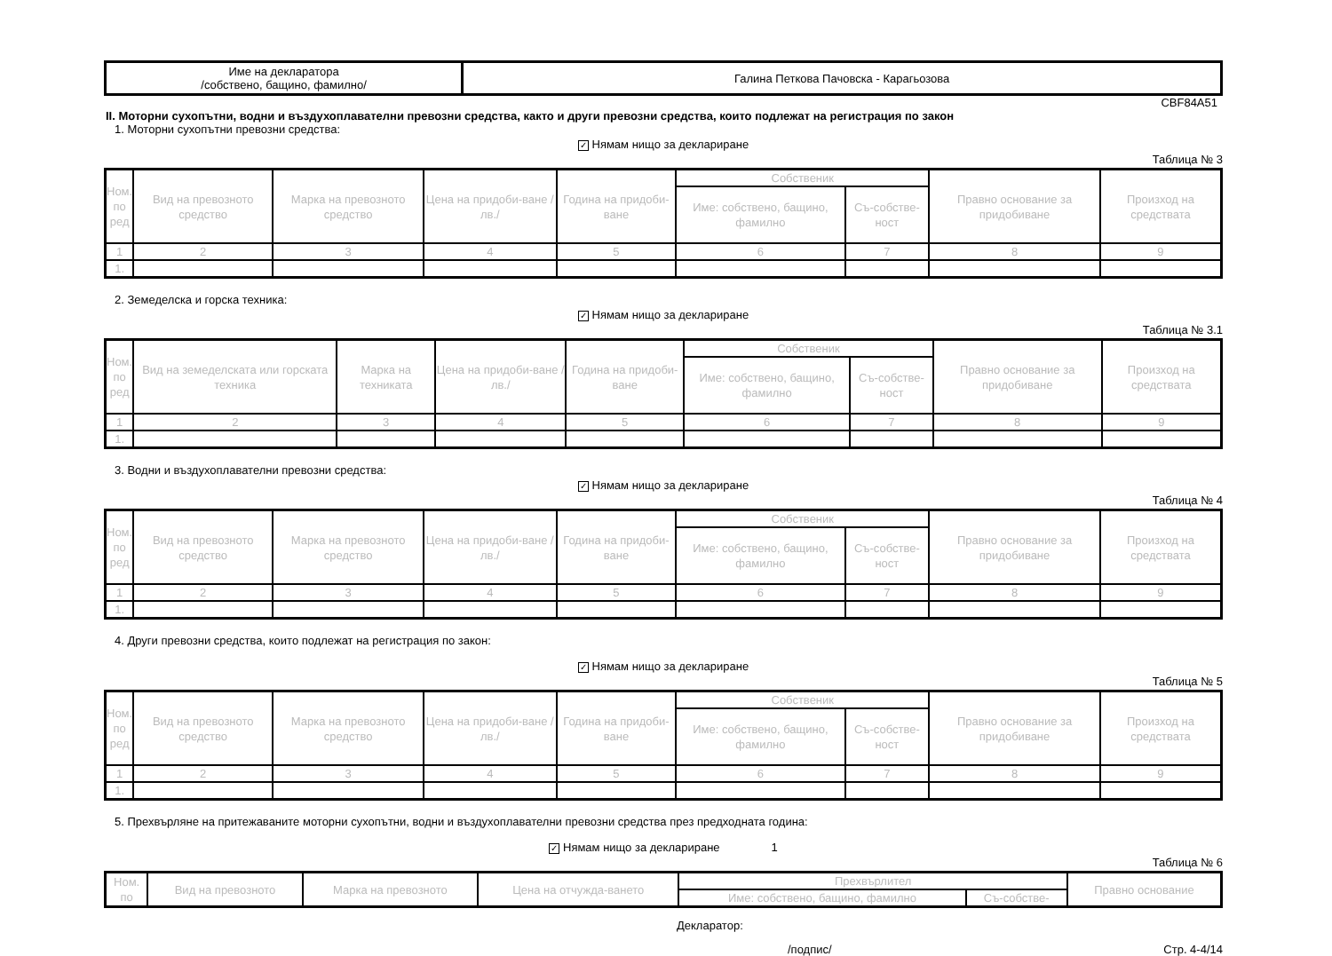| Име на декларатора /собствено, бащино, фамилно/ | Галина Петкова Пачовска - Карагьозова |
CBF84A51
II. Моторни сухопътни, водни и въздухоплавателни превозни средства, както и други превозни средства, които подлежат на регистрация по закон
1. Моторни сухопътни превозни средства:
✓ Нямам нищо за деклариране
Таблица № 3
| Ном. по ред | Вид на превозното средство | Марка на превозното средство | Цена на придоби-ване /лв./ | Година на придоби-ване | Собственик | | Правно основание за придобиване | Произход на средствата |
| --- | --- | --- | --- | --- | --- | --- | --- | --- |
| | | | | | Име: собствено, бащино, фамилно | Съ-собстве-ност | | |
| 1 | 2 | 3 | 4 | 5 | 6 | 7 | 8 | 9 |
| 1. | | | | | | | | |
2. Земеделска и горска техника:
✓ Нямам нищо за деклариране
Таблица № 3.1
| Ном. по ред | Вид на земеделската или горската техника | Марка на техниката | Цена на придоби-ване /лв./ | Година на придоби-ване | Собственик | | Правно основание за придобиване | Произход на средствата |
| --- | --- | --- | --- | --- | --- | --- | --- | --- |
| | | | | | Име: собствено, бащино, фамилно | Съ-собстве-ност | | |
| 1 | 2 | 3 | 4 | 5 | 6 | 7 | 8 | 9 |
| 1. | | | | | | | | |
3. Водни и въздухоплавателни превозни средства:
✓ Нямам нищо за деклариране
Таблица № 4
| Ном. по ред | Вид на превозното средство | Марка на превозното средство | Цена на придоби-ване /лв./ | Година на придоби-ване | Собственик | | Правно основание за придобиване | Произход на средствата |
| --- | --- | --- | --- | --- | --- | --- | --- | --- |
| | | | | | Име: собствено, бащино, фамилно | Съ-собстве-ност | | |
| 1 | 2 | 3 | 4 | 5 | 6 | 7 | 8 | 9 |
| 1. | | | | | | | | |
4. Други превозни средства, които подлежат на регистрация по закон:
✓ Нямам нищо за деклариране
Таблица № 5
| Ном. по ред | Вид на превозното средство | Марка на превозното средство | Цена на придоби-ване /лв./ | Година на придоби-ване | Собственик | | Правно основание за придобиване | Произход на средствата |
| --- | --- | --- | --- | --- | --- | --- | --- | --- |
| | | | | | Име: собствено, бащино, фамилно | Съ-собстве-ност | | |
| 1 | 2 | 3 | 4 | 5 | 6 | 7 | 8 | 9 |
| 1. | | | | | | | | |
5. Прехвърляне на притежаваните моторни сухопътни, водни и въздухоплавателни превозни средства през предходната година:
✓ Нямам нищо за деклариране 1
Таблица № 6
| Ном. по | Вид на превозното | Марка на превозното | Цена на отчужда-ването | Прехвърлител | | Правно основание |
| --- | --- | --- | --- | --- | --- | --- |
| | | | | Име: собствено, бащино, фамилно | Съ-собстве- | |
Декларатор:
/подпис/ Стр. 4-4/14